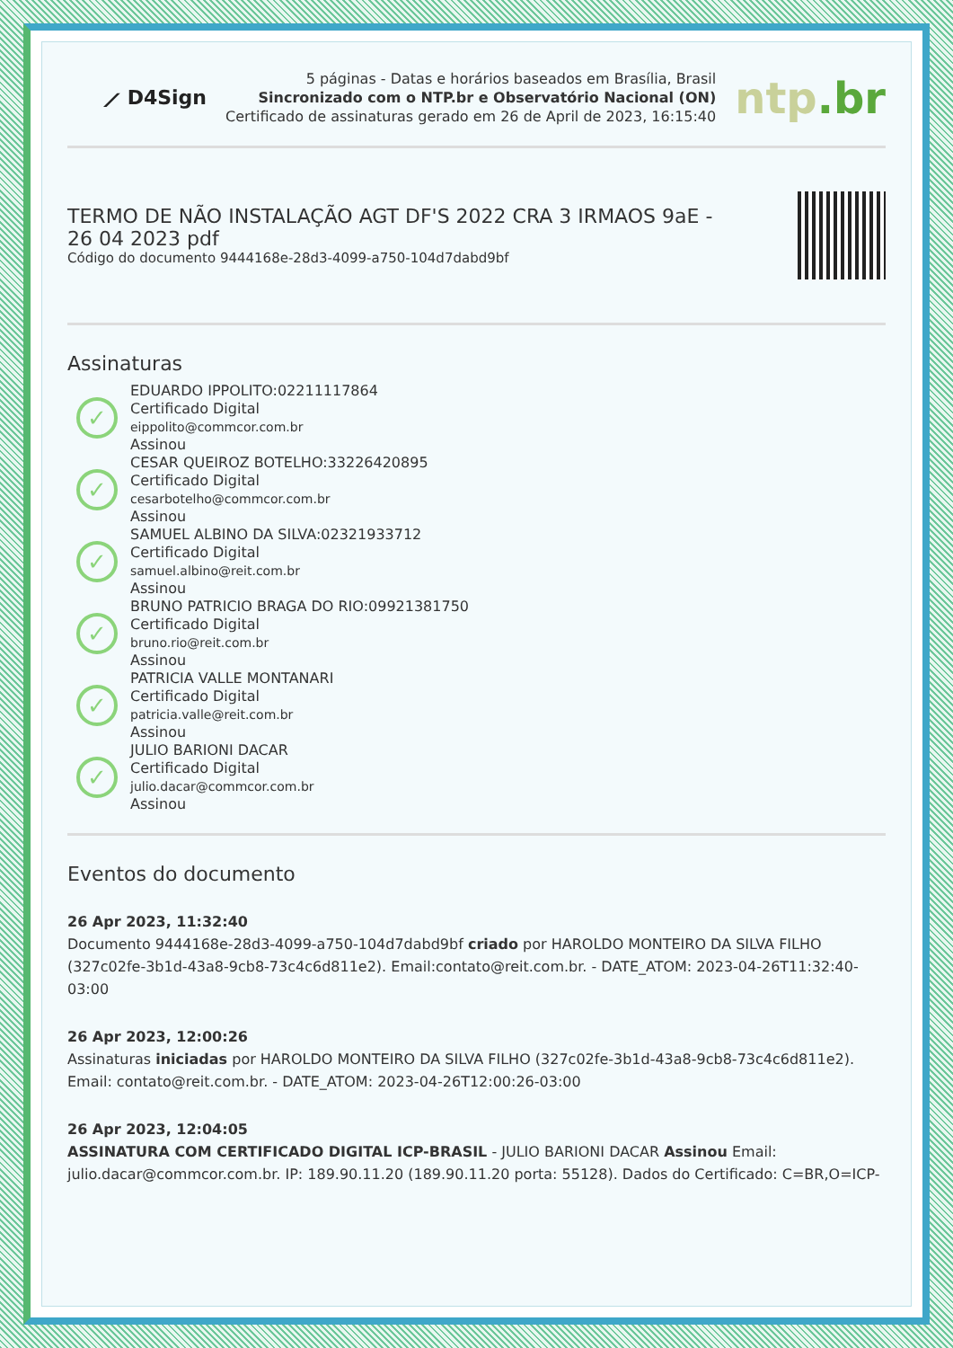⟋ D4Sign
5 páginas - Datas e horários baseados em Brasília, Brasil
Sincronizado com o NTP.br e Observatório Nacional (ON)
Certificado de assinaturas gerado em 26 de April de 2023, 16:15:40
ntp.br
TERMO DE NÃO INSTALAÇÃO AGT DF'S 2022 CRA 3 IRMAOS 9aE -
26 04 2023 pdf
Código do documento 9444168e-28d3-4099-a750-104d7dabd9bf
Assinaturas
✓
EDUARDO IPPOLITO:02211117864
Certificado Digital
eippolito@commcor.com.br
Assinou
✓
CESAR QUEIROZ BOTELHO:33226420895
Certificado Digital
cesarbotelho@commcor.com.br
Assinou
✓
SAMUEL ALBINO DA SILVA:02321933712
Certificado Digital
samuel.albino@reit.com.br
Assinou
✓
BRUNO PATRICIO BRAGA DO RIO:09921381750
Certificado Digital
bruno.rio@reit.com.br
Assinou
✓
PATRICIA VALLE MONTANARI
Certificado Digital
patricia.valle@reit.com.br
Assinou
✓
JULIO BARIONI DACAR
Certificado Digital
julio.dacar@commcor.com.br
Assinou
Eventos do documento
26 Apr 2023, 11:32:40
Documento 9444168e-28d3-4099-a750-104d7dabd9bf criado por HAROLDO MONTEIRO DA SILVA FILHO (327c02fe-3b1d-43a8-9cb8-73c4c6d811e2). Email:contato@reit.com.br. - DATE_ATOM: 2023-04-26T11:32:40-03:00
26 Apr 2023, 12:00:26
Assinaturas iniciadas por HAROLDO MONTEIRO DA SILVA FILHO (327c02fe-3b1d-43a8-9cb8-73c4c6d811e2). Email: contato@reit.com.br. - DATE_ATOM: 2023-04-26T12:00:26-03:00
26 Apr 2023, 12:04:05
ASSINATURA COM CERTIFICADO DIGITAL ICP-BRASIL - JULIO BARIONI DACAR Assinou Email: julio.dacar@commcor.com.br. IP: 189.90.11.20 (189.90.11.20 porta: 55128). Dados do Certificado: C=BR,O=ICP-